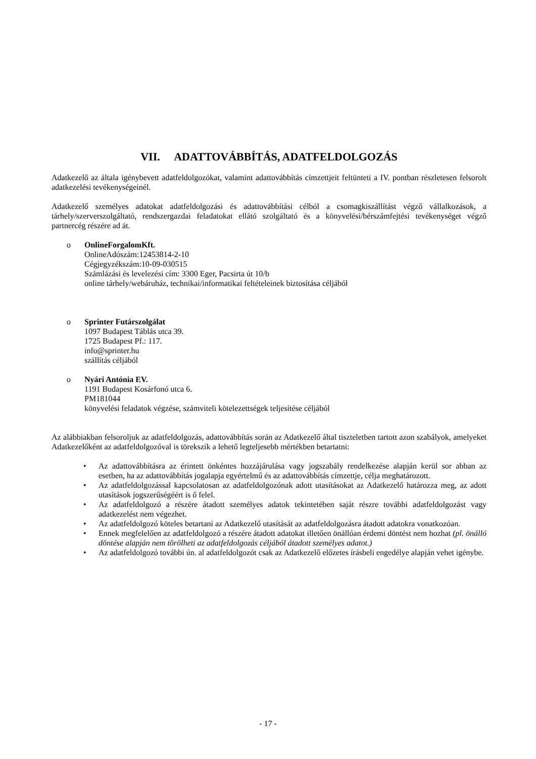VII. ADATTOVÁBBÍTÁS, ADATFELDOLGOZÁS
Adatkezelő az általa igénybevett adatfeldolgozókat, valamint adattovábbítás címzettjeit feltünteti a IV. pontban részletesen felsorolt adatkezelési tevékenységeinél.
Adatkezelő személyes adatokat adatfeldolgozási és adattovábbítási célból a csomagkiszállítást végző vállalkozások, a tárhely/szerverszolgáltató, rendszergazdai feladatokat ellátó szolgáltató és a könyvelési/bérszámfejtési tevékenységet végző partnercég részére ad át.
o OnlineForgalomKft.
OnlineAdószám:12453814-2-10
Cégjegyzékszám:10-09-030515
Számlázási és levelezési cím: 3300 Eger, Pacsirta út 10/b
online tárhely/webáruház, technikai/informatikai feltételeinek biztosítása céljából
o Sprinter Futárszolgálat
1097 Budapest Táblás utca 39.
1725 Budapest Pf.: 117.
info@sprinter.hu
szállítás céljából
o Nyári Antónia EV.
1191 Budapest Kosárfonó utca 6.
PM181044
könyvelési feladatok végzése, számviteli kötelezettségek teljesítése céljából
Az alábbiakban felsoroljuk az adatfeldolgozás, adattovábbítás során az Adatkezelő által tiszteletben tartott azon szabályok, amelyeket Adatkezelőként az adatfeldolgozóval is törekszik a lehető legteljesebb mértékben betartatni:
• Az adattovábbításra az érintett önkéntes hozzájárulása vagy jogszabály rendelkezése alapján kerül sor abban az esetben, ha az adattovábbítás jogalapja egyértelmű és az adattovábbítás címzettje, célja meghatározott.
• Az adatfeldolgozással kapcsolatosan az adatfeldolgozónak adott utasításokat az Adatkezelő határozza meg, az adott utasítások jogszerűségéért is ő felel.
• Az adatfeldolgozó a részére átadott személyes adatok tekintetében saját részre további adatfeldolgozást vagy adatkezelést nem végezhet.
• Az adatfeldolgozó köteles betartani az Adatkezelő utasítását az adatfeldolgozásra átadott adatokra vonatkozóan.
• Ennek megfelelően az adatfeldolgozó a részére átadott adatokat illetően önállóan érdemi döntést nem hozhat (pl. önálló döntése alapján nem törölheti az adatfeldolgozás céljából átadott személyes adatot.)
• Az adatfeldolgozó további ún. al adatfeldolgozót csak az Adatkezelő előzetes írásbeli engedélye alapján vehet igénybe.
- 17 -